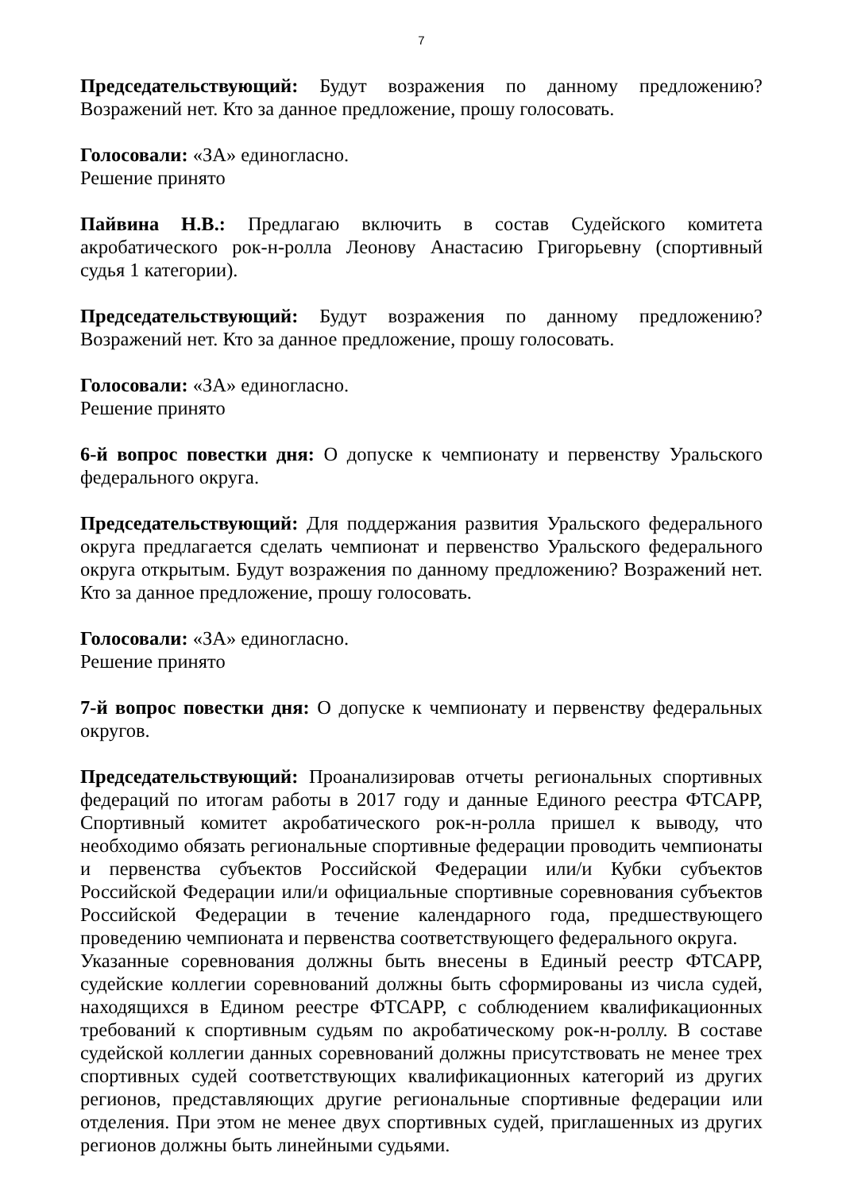7
Председательствующий: Будут возражения по данному предложению? Возражений нет. Кто за данное предложение, прошу голосовать.
Голосовали: «ЗА» единогласно.
Решение принято
Пайвина Н.В.: Предлагаю включить в состав Судейского комитета акробатического рок-н-ролла Леонову Анастасию Григорьевну (спортивный судья 1 категории).
Председательствующий: Будут возражения по данному предложению? Возражений нет. Кто за данное предложение, прошу голосовать.
Голосовали: «ЗА» единогласно.
Решение принято
6-й вопрос повестки дня: О допуске к чемпионату и первенству Уральского федерального округа.
Председательствующий: Для поддержания развития Уральского федерального округа предлагается сделать чемпионат и первенство Уральского федерального округа открытым. Будут возражения по данному предложению? Возражений нет. Кто за данное предложение, прошу голосовать.
Голосовали: «ЗА» единогласно.
Решение принято
7-й вопрос повестки дня: О допуске к чемпионату и первенству федеральных округов.
Председательствующий: Проанализировав отчеты региональных спортивных федераций по итогам работы в 2017 году и данные Единого реестра ФТСАРР, Спортивный комитет акробатического рок-н-ролла пришел к выводу, что необходимо обязать региональные спортивные федерации проводить чемпионаты и первенства субъектов Российской Федерации или/и Кубки субъектов Российской Федерации или/и официальные спортивные соревнования субъектов Российской Федерации в течение календарного года, предшествующего проведению чемпионата и первенства соответствующего федерального округа.
Указанные соревнования должны быть внесены в Единый реестр ФТСАРР, судейские коллегии соревнований должны быть сформированы из числа судей, находящихся в Едином реестре ФТСАРР, с соблюдением квалификационных требований к спортивным судьям по акробатическому рок-н-роллу. В составе судейской коллегии данных соревнований должны присутствовать не менее трех спортивных судей соответствующих квалификационных категорий из других регионов, представляющих другие региональные спортивные федерации или отделения. При этом не менее двух спортивных судей, приглашенных из других регионов должны быть линейными судьями.